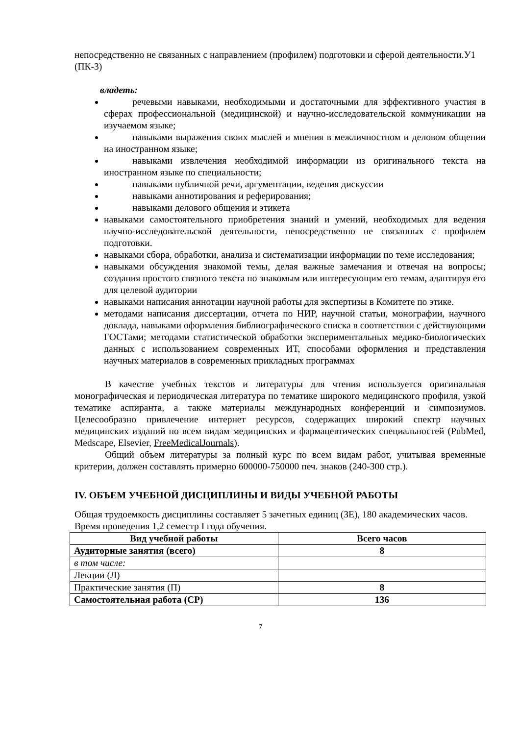непосредственно не связанных с направлением (профилем) подготовки и сферой деятельности.У1 (ПК-3)
владеть:
речевыми навыками, необходимыми и достаточными для эффективного участия в сферах профессиональной (медицинской) и научно-исследовательской коммуникации на изучаемом языке;
навыками выражения своих мыслей и мнения в межличностном и деловом общении на иностранном языке;
навыками извлечения необходимой информации из оригинального текста на иностранном языке по специальности;
навыками публичной речи, аргументации, ведения дискуссии
навыками аннотирования и реферирования;
навыками делового общения и этикета
навыками самостоятельного приобретения знаний и умений, необходимых для ведения научно-исследовательской деятельности, непосредственно не связанных с профилем подготовки.
навыками сбора, обработки, анализа и систематизации информации по теме исследования;
навыками обсуждения знакомой темы, делая важные замечания и отвечая на вопросы; создания простого связного текста по знакомым или интересующим его темам, адаптируя его для целевой аудитории
навыками написания аннотации научной работы для экспертизы в Комитете по этике.
методами написания диссертации, отчета по НИР, научной статьи, монографии, научного доклада, навыками оформления библиографического списка в соответствии с действующими ГОСТами; методами статистической обработки экспериментальных медико-биологических данных с использованием современных ИТ, способами оформления и представления научных материалов в современных прикладных программах
В качестве учебных текстов и литературы для чтения используется оригинальная монографическая и периодическая литература по тематике широкого медицинского профиля, узкой тематике аспиранта, а также материалы международных конференций и симпозиумов. Целесообразно привлечение интернет ресурсов, содержащих широкий спектр научных медицинских изданий по всем видам медицинских и фармацевтических специальностей (PubMed, Medscape, Elsevier, FreeMedicalJournals).
Общий объем литературы за полный курс по всем видам работ, учитывая временные критерии, должен составлять примерно 600000-750000 печ. знаков (240-300 стр.).
IV. ОБЪЕМ УЧЕБНОЙ ДИСЦИПЛИНЫ И ВИДЫ УЧЕБНОЙ РАБОТЫ
Общая трудоемкость дисциплины составляет 5 зачетных единиц (ЗЕ), 180 академических часов. Время проведения 1,2 семестр I года обучения.
| Вид учебной работы | Всего часов |
| --- | --- |
| Аудиторные занятия (всего) | 8 |
| в том числе: | |
| Лекции (Л) | |
| Практические занятия (П) | 8 |
| Самостоятельная работа (СР) | 136 |
7